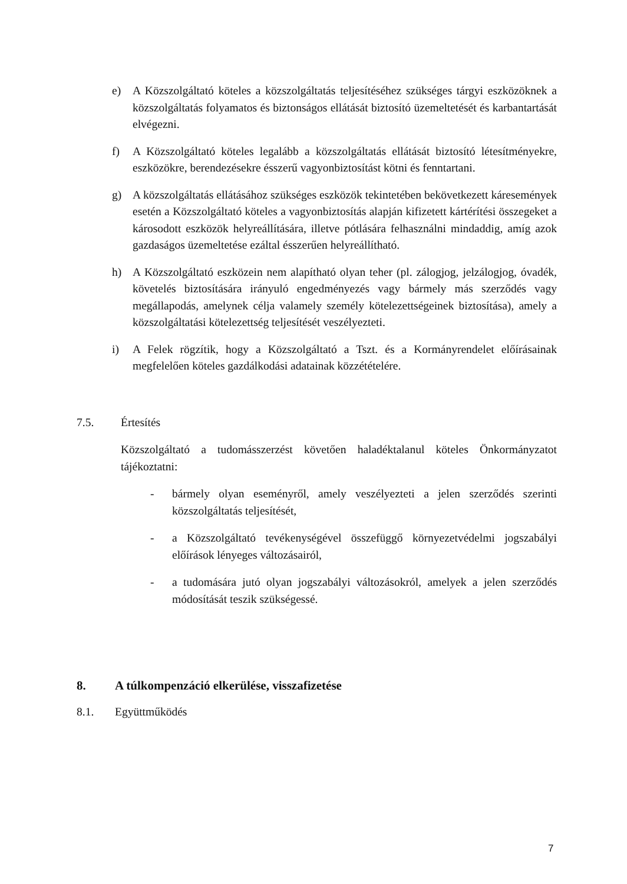e) A Közszolgáltató köteles a közszolgáltatás teljesítéséhez szükséges tárgyi eszközöknek a közszolgáltatás folyamatos és biztonságos ellátását biztosító üzemeltetését és karbantartását elvégezni.
f) A Közszolgáltató köteles legalább a közszolgáltatás ellátását biztosító létesítményekre, eszközökre, berendezésekre ésszerű vagyonbiztosítást kötni és fenntartani.
g) A közszolgáltatás ellátásához szükséges eszközök tekintetében bekövetkezett káresemények esetén a Közszolgáltató köteles a vagyonbiztosítás alapján kifizetett kártérítési összegeket a károsodott eszközök helyreállítására, illetve pótlására felhasználni mindaddig, amíg azok gazdaságos üzemeltetése ezáltal ésszerűen helyreállítható.
h) A Közszolgáltató eszközein nem alapítható olyan teher (pl. zálogjog, jelzálogjog, óvadék, követelés biztosítására irányuló engedményezés vagy bármely más szerződés vagy megállapodás, amelynek célja valamely személy kötelezettségeinek biztosítása), amely a közszolgáltatási kötelezettség teljesítését veszélyezteti.
i) A Felek rögzítik, hogy a Közszolgáltató a Tszt. és a Kormányrendelet előírásainak megfelelően köteles gazdálkodási adatainak közzétételére.
7.5. Értesítés
Közszolgáltató a tudomásszerzést követően haladéktalanul köteles Önkormányzatot tájékoztatni:
- bármely olyan eseményről, amely veszélyezteti a jelen szerződés szerinti közszolgáltatás teljesítését,
- a Közszolgáltató tevékenységével összefüggő környezetvédelmi jogszabályi előírások lényeges változásairól,
- a tudomására jutó olyan jogszabályi változásokról, amelyek a jelen szerződés módosítását teszik szükségessé.
8. A túlkompenzáció elkerülése, visszafizetése
8.1. Együttműködés
7